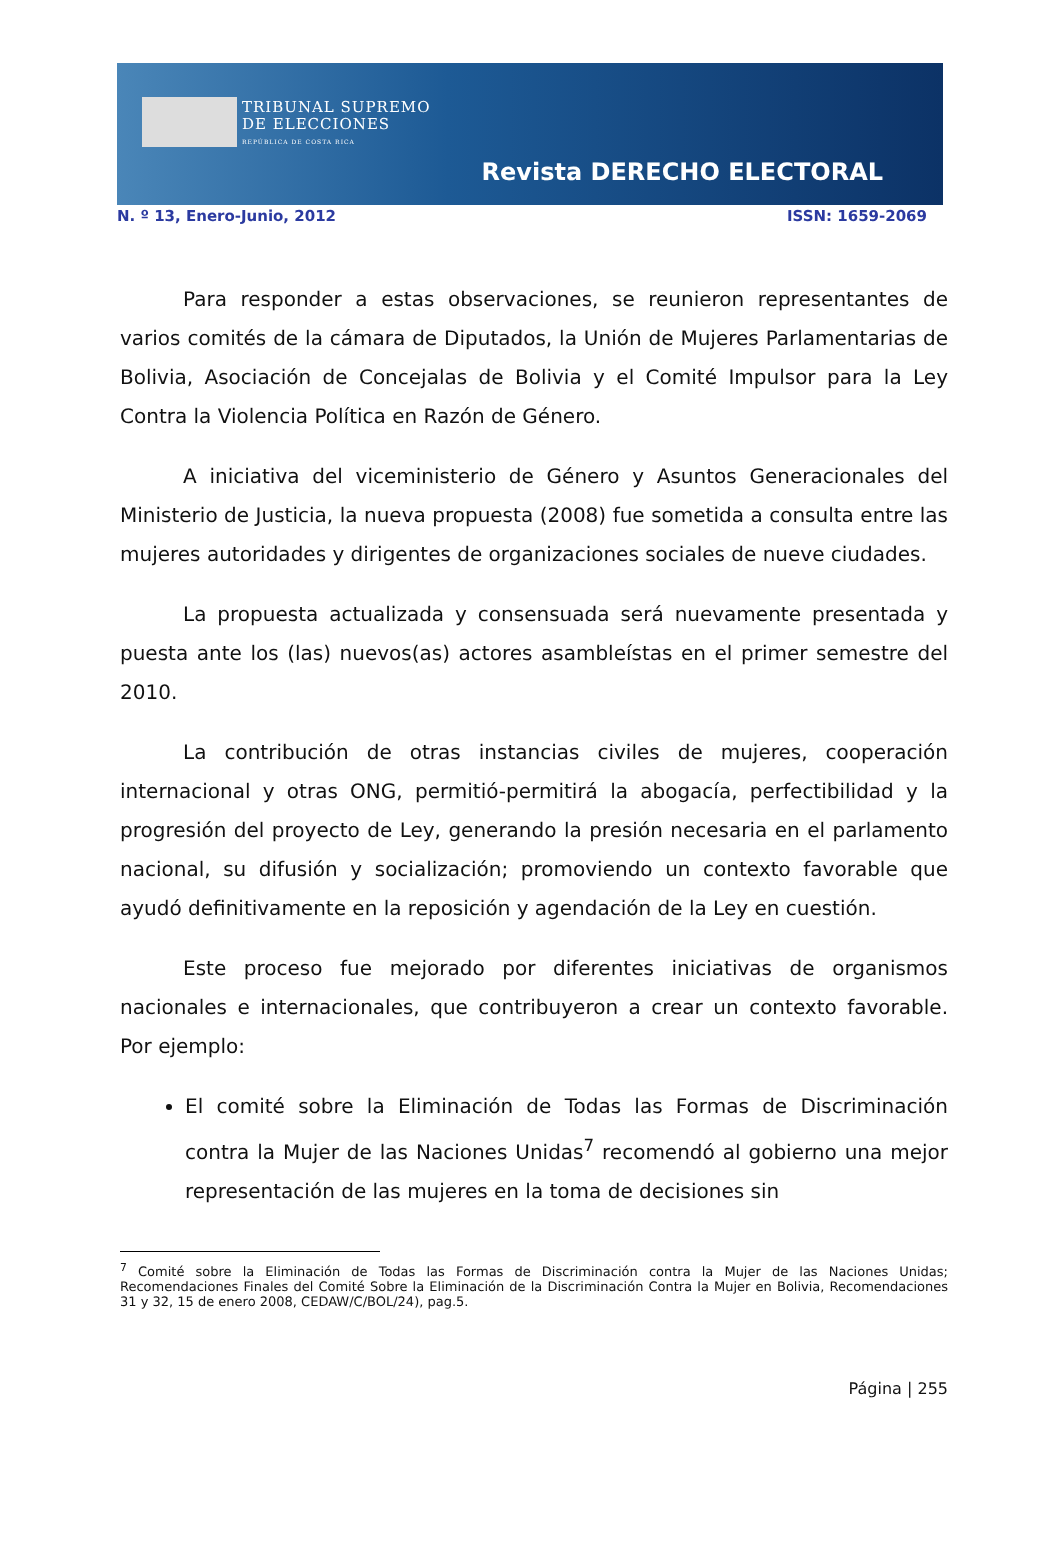TRIBUNAL SUPREMO
DE ELECCIONES
REPÚBLICA DE COSTA RICA
Revista DERECHO ELECTORAL
N. º 13, Enero-Junio, 2012 ISSN: 1659-2069
Para responder a estas observaciones, se reunieron representantes de varios comités de la cámara de Diputados, la Unión de Mujeres Parlamentarias de Bolivia, Asociación de Concejalas de Bolivia y el Comité Impulsor para la Ley Contra la Violencia Política en Razón de Género.
A iniciativa del viceministerio de Género y Asuntos Generacionales del Ministerio de Justicia, la nueva propuesta (2008) fue sometida a consulta entre las mujeres autoridades y dirigentes de organizaciones sociales de nueve ciudades.
La propuesta actualizada y consensuada será nuevamente presentada y puesta ante los (las) nuevos(as) actores asambleístas en el primer semestre del 2010.
La contribución de otras instancias civiles de mujeres, cooperación internacional y otras ONG, permitió-permitirá la abogacía, perfectibilidad y la progresión del proyecto de Ley, generando la presión necesaria en el parlamento nacional, su difusión y socialización; promoviendo un contexto favorable que ayudó definitivamente en la reposición y agendación de la Ley en cuestión.
Este proceso fue mejorado por diferentes iniciativas de organismos nacionales e internacionales, que contribuyeron a crear un contexto favorable. Por ejemplo:
El comité sobre la Eliminación de Todas las Formas de Discriminación contra la Mujer de las Naciones Unidas<sup>7</sup> recomendó al gobierno una mejor representación de las mujeres en la toma de decisiones sin
<sup>7</sup> Comité sobre la Eliminación de Todas las Formas de Discriminación contra la Mujer de las Naciones Unidas; Recomendaciones Finales del Comité Sobre la Eliminación de la Discriminación Contra la Mujer en Bolivia, Recomendaciones 31 y 32, 15 de enero 2008, CEDAW/C/BOL/24), pag.5.
Página | 255